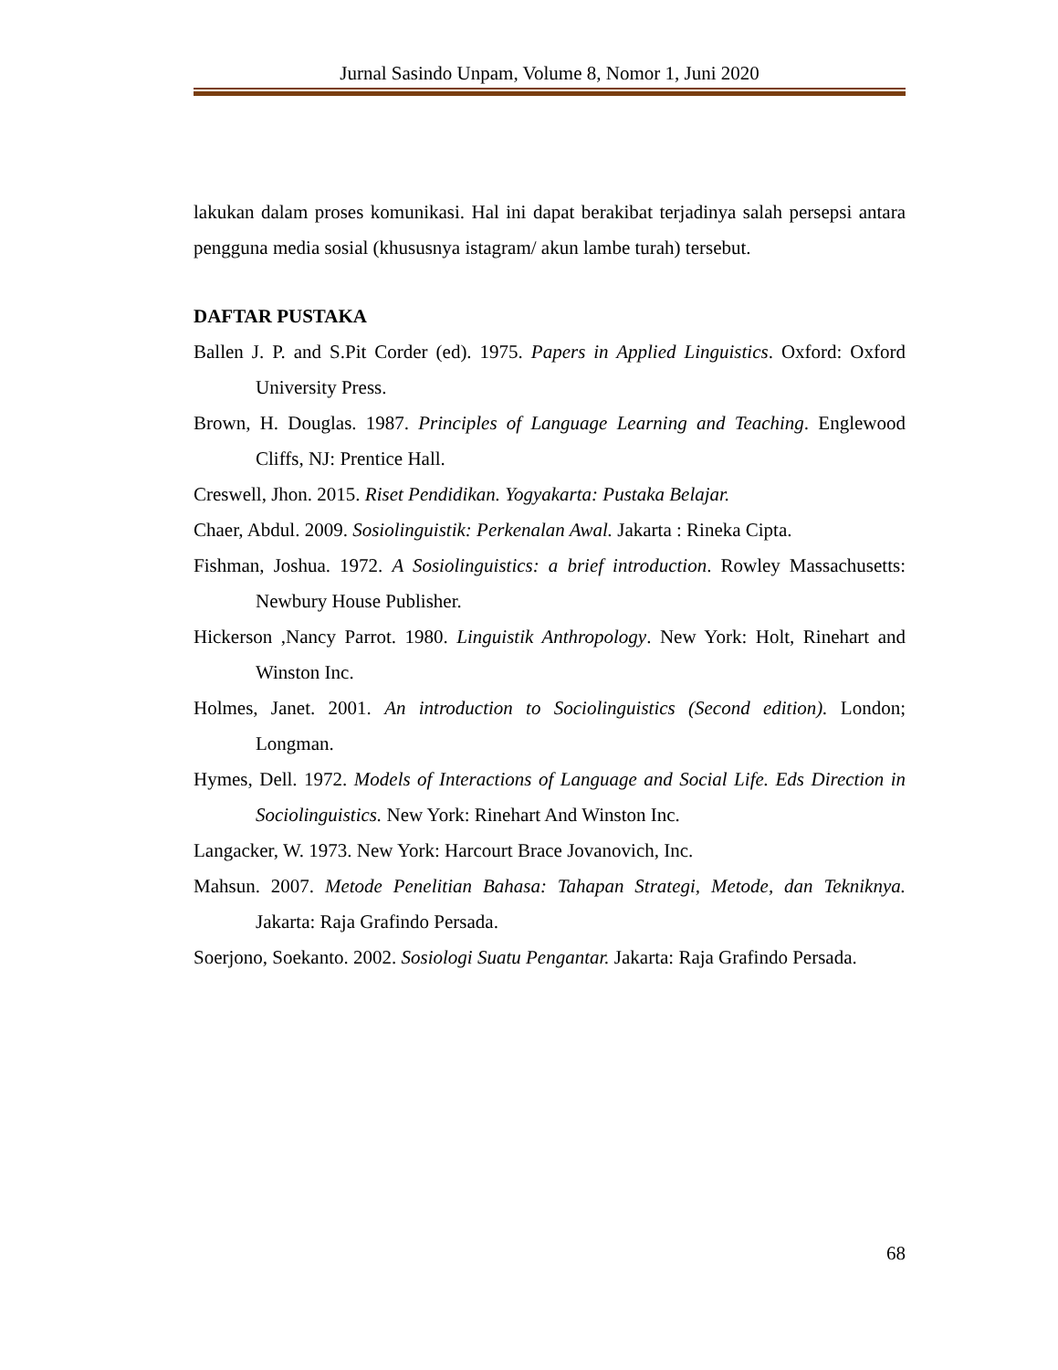Jurnal Sasindo Unpam, Volume 8, Nomor 1, Juni 2020
lakukan dalam proses komunikasi. Hal ini dapat berakibat terjadinya salah persepsi antara pengguna media sosial (khususnya istagram/ akun lambe turah) tersebut.
DAFTAR PUSTAKA
Ballen J. P. and S.Pit Corder (ed). 1975. Papers in Applied Linguistics. Oxford: Oxford University Press.
Brown, H. Douglas. 1987. Principles of Language Learning and Teaching. Englewood Cliffs, NJ: Prentice Hall.
Creswell, Jhon. 2015. Riset Pendidikan. Yogyakarta: Pustaka Belajar.
Chaer, Abdul. 2009. Sosiolinguistik: Perkenalan Awal. Jakarta : Rineka Cipta.
Fishman, Joshua. 1972. A Sosiolinguistics: a brief introduction. Rowley Massachusetts: Newbury House Publisher.
Hickerson ,Nancy Parrot. 1980. Linguistik Anthropology. New York: Holt, Rinehart and Winston Inc.
Holmes, Janet. 2001. An introduction to Sociolinguistics (Second edition). London; Longman.
Hymes, Dell. 1972. Models of Interactions of Language and Social Life. Eds Direction in Sociolinguistics. New York: Rinehart And Winston Inc.
Langacker, W. 1973. New York: Harcourt Brace Jovanovich, Inc.
Mahsun. 2007. Metode Penelitian Bahasa: Tahapan Strategi, Metode, dan Tekniknya. Jakarta: Raja Grafindo Persada.
Soerjono, Soekanto. 2002. Sosiologi Suatu Pengantar. Jakarta: Raja Grafindo Persada.
68